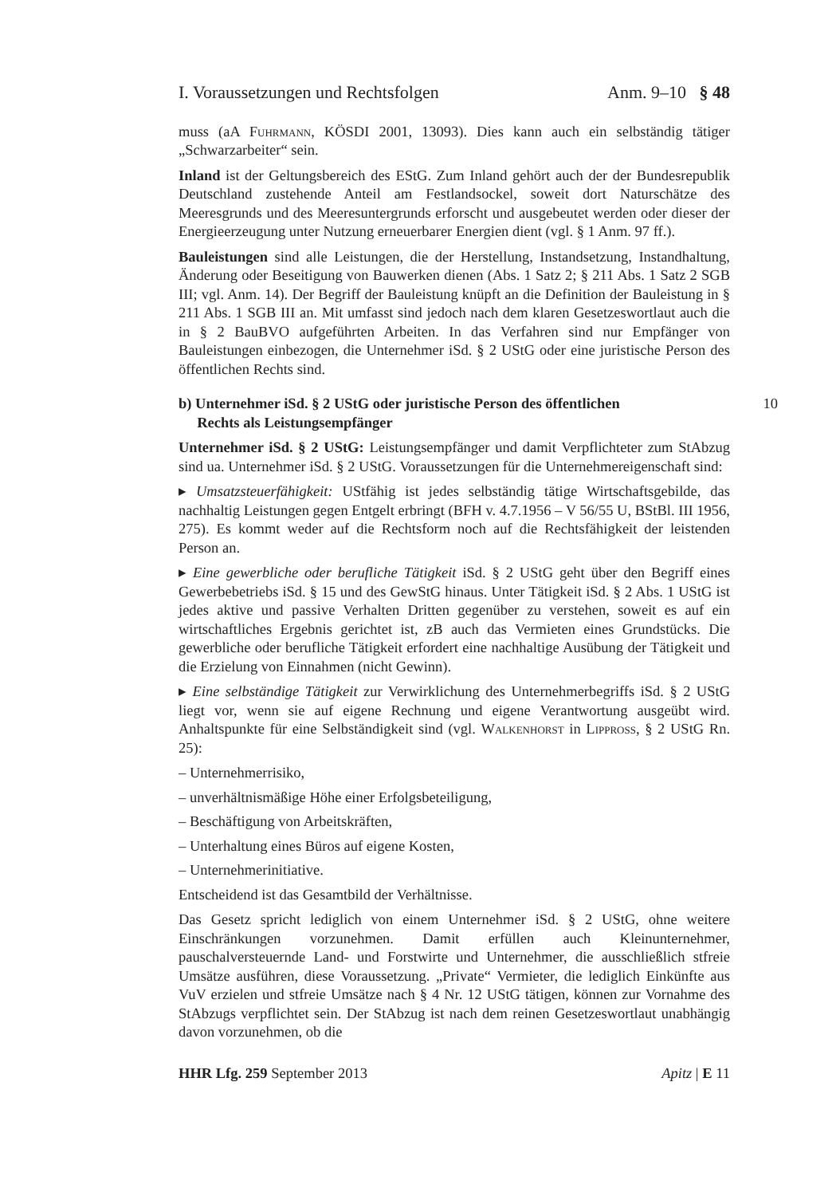I. Voraussetzungen und Rechtsfolgen Anm. 9–10 § 48
muss (aA Fuhrmann, KÖSDI 2001, 13093). Dies kann auch ein selbständig tätiger „Schwarzarbeiter“ sein.
Inland ist der Geltungsbereich des EStG. Zum Inland gehört auch der der Bundesrepublik Deutschland zustehende Anteil am Festlandsockel, soweit dort Naturschätze des Meeresgrunds und des Meeresuntergrunds erforscht und ausgebeutet werden oder dieser der Energieerzeugung unter Nutzung erneuerbarer Energien dient (vgl. § 1 Anm. 97 ff.).
Bauleistungen sind alle Leistungen, die der Herstellung, Instandsetzung, Instandhaltung, Änderung oder Beseitigung von Bauwerken dienen (Abs. 1 Satz 2; § 211 Abs. 1 Satz 2 SGB III; vgl. Anm. 14). Der Begriff der Bauleistung knüpft an die Definition der Bauleistung in § 211 Abs. 1 SGB III an. Mit umfasst sind jedoch nach dem klaren Gesetzeswortlaut auch die in § 2 BauBVO aufgeführten Arbeiten. In das Verfahren sind nur Empfänger von Bauleistungen einbezogen, die Unternehmer iSd. § 2 UStG oder eine juristische Person des öffentlichen Rechts sind.
b) Unternehmer iSd. § 2 UStG oder juristische Person des öffentlichen
Rechts als Leistungsempfänger 10
Unternehmer iSd. § 2 UStG: Leistungsempfänger und damit Verpflichteter zum StAbzug sind ua. Unternehmer iSd. § 2 UStG. Voraussetzungen für die Unternehmereigenschaft sind:
▸ Umsatzsteuerfähigkeit: UStfähig ist jedes selbständig tätige Wirtschaftsgebilde, das nachhaltig Leistungen gegen Entgelt erbringt (BFH v. 4.7.1956 – V 56/55 U, BStBl. III 1956, 275). Es kommt weder auf die Rechtsform noch auf die Rechtsfähigkeit der leistenden Person an.
▸ Eine gewerbliche oder berufliche Tätigkeit iSd. § 2 UStG geht über den Begriff eines Gewerbebetriebs iSd. § 15 und des GewStG hinaus. Unter Tätigkeit iSd. § 2 Abs. 1 UStG ist jedes aktive und passive Verhalten Dritten gegenüber zu verstehen, soweit es auf ein wirtschaftliches Ergebnis gerichtet ist, zB auch das Vermieten eines Grundstücks. Die gewerbliche oder berufliche Tätigkeit erfordert eine nachhaltige Ausübung der Tätigkeit und die Erzielung von Einnahmen (nicht Gewinn).
▸ Eine selbständige Tätigkeit zur Verwirklichung des Unternehmerbegriffs iSd. § 2 UStG liegt vor, wenn sie auf eigene Rechnung und eigene Verantwortung ausgeübt wird. Anhaltspunkte für eine Selbständigkeit sind (vgl. Walkenhorst in Lippross, § 2 UStG Rn. 25):
– Unternehmerrisiko,
– unverhältnismäßige Höhe einer Erfolgsbeteiligung,
– Beschäftigung von Arbeitskräften,
– Unterhaltung eines Büros auf eigene Kosten,
– Unternehmerinitiative.
Entscheidend ist das Gesamtbild der Verhältnisse.
Das Gesetz spricht lediglich von einem Unternehmer iSd. § 2 UStG, ohne weitere Einschränkungen vorzunehmen. Damit erfüllen auch Kleinunternehmer, pauschalversteuernde Land- und Forstwirte und Unternehmer, die ausschließlich stfreie Umsätze ausführen, diese Voraussetzung. „Private“ Vermieter, die lediglich Einkünfte aus VuV erzielen und stfreie Umsätze nach § 4 Nr. 12 UStG tätigen, können zur Vornahme des StAbzugs verpflichtet sein. Der StAbzug ist nach dem reinen Gesetzeswortlaut unabhängig davon vorzunehmen, ob die
HHR Lfg. 259 September 2013 Apitz | E 11